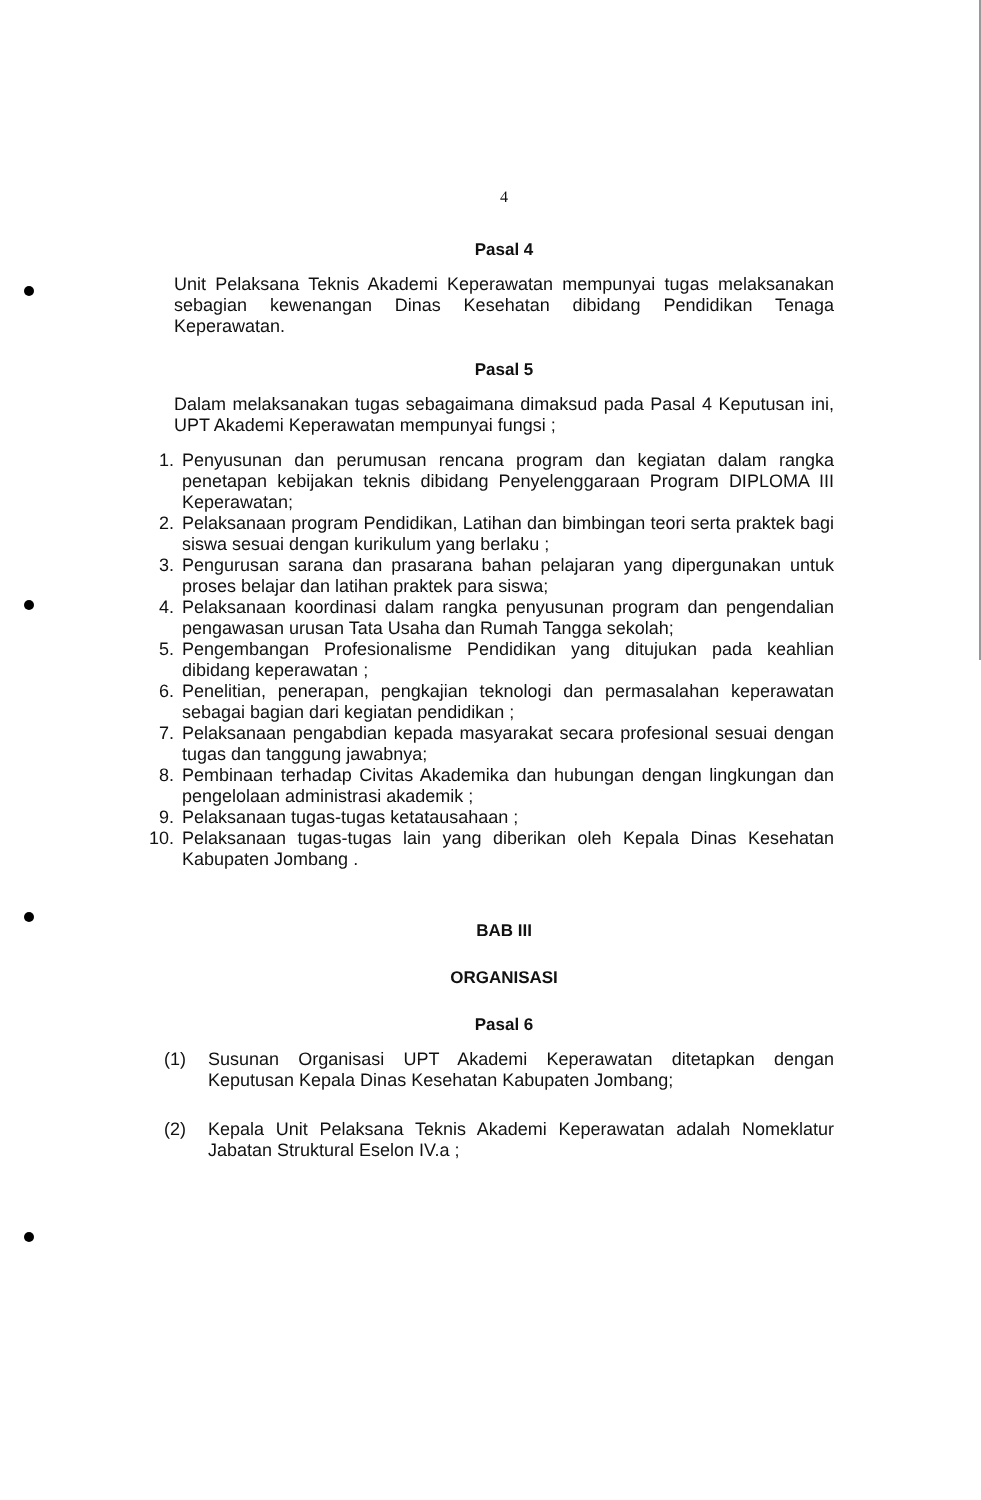4
Pasal 4
Unit Pelaksana Teknis Akademi Keperawatan mempunyai tugas melaksanakan sebagian kewenangan Dinas Kesehatan dibidang Pendidikan Tenaga Keperawatan.
Pasal 5
Dalam melaksanakan tugas sebagaimana dimaksud pada Pasal 4 Keputusan ini, UPT Akademi Keperawatan mempunyai fungsi ;
1. Penyusunan dan perumusan rencana program dan kegiatan dalam rangka penetapan kebijakan teknis dibidang Penyelenggaraan Program DIPLOMA III Keperawatan;
2. Pelaksanaan program Pendidikan, Latihan dan bimbingan teori serta praktek bagi siswa sesuai dengan kurikulum yang berlaku ;
3. Pengurusan sarana dan prasarana bahan pelajaran yang dipergunakan untuk proses belajar dan latihan praktek para siswa;
4. Pelaksanaan koordinasi dalam rangka penyusunan program dan pengendalian pengawasan urusan Tata Usaha dan Rumah Tangga sekolah;
5. Pengembangan Profesionalisme Pendidikan yang ditujukan pada keahlian dibidang keperawatan ;
6. Penelitian, penerapan, pengkajian teknologi dan permasalahan keperawatan sebagai bagian dari kegiatan pendidikan ;
7. Pelaksanaan pengabdian kepada masyarakat secara profesional sesuai dengan tugas dan tanggung jawabnya;
8. Pembinaan terhadap Civitas Akademika dan hubungan dengan lingkungan dan pengelolaan administrasi akademik ;
9. Pelaksanaan tugas-tugas ketatausahaan ;
10. Pelaksanaan tugas-tugas lain yang diberikan oleh Kepala Dinas Kesehatan Kabupaten Jombang .
BAB III
ORGANISASI
Pasal 6
(1) Susunan Organisasi UPT Akademi Keperawatan ditetapkan dengan Keputusan Kepala Dinas Kesehatan Kabupaten Jombang;
(2) Kepala Unit Pelaksana Teknis Akademi Keperawatan adalah Nomeklatur Jabatan Struktural Eselon IV.a ;